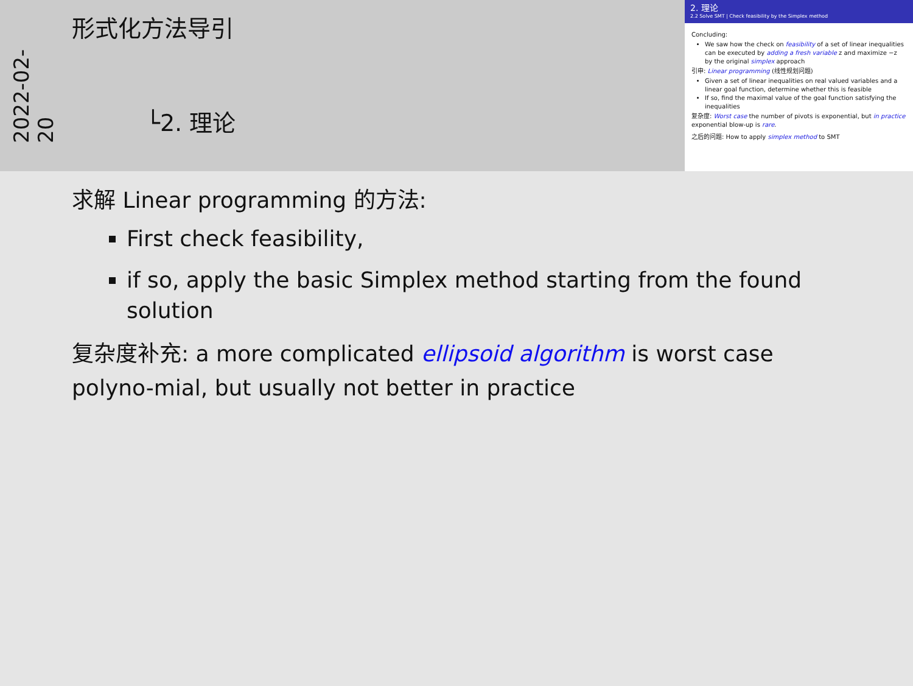2022-02-20
形式化方法导引
└2. 理论
2. 理论
2.2 Solve SMT | Check feasibility by the Simplex method
Concluding:
We saw how the check on feasibility of a set of linear inequalities can be executed by adding a fresh variable z and maximize −z by the original simplex approach
引申: Linear programming (线性规划问题)
Given a set of linear inequalities on real valued variables and a linear goal function, determine whether this is feasible
If so, find the maximal value of the goal function satisfying the inequalities
复杂度: Worst case the number of pivots is exponential, but in practice exponential blow-up is rare.
之后的问题: How to apply simplex method to SMT
求解 Linear programming 的方法:
First check feasibility,
if so, apply the basic Simplex method starting from the found solution
复杂度补充: a more complicated ellipsoid algorithm is worst case polyno-mial, but usually not better in practice